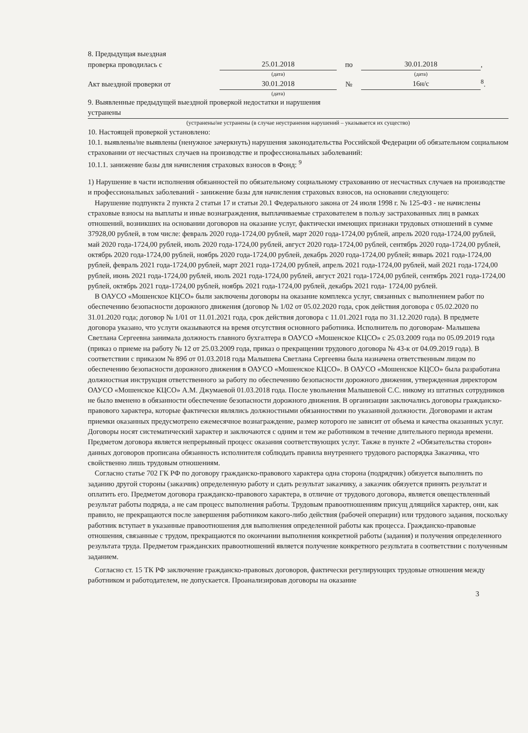8. Предыдущая выездная
проверка проводилась с 25.01.2018 по 30.01.2018,
(дата) (дата)
Акт выездной проверки от 30.01.2018 № 16н/с <sup>8</sup>.
(дата)
9. Выявленные предыдущей выездной проверкой недостатки и нарушения
устранены
(устранены/не устранены (в случае неустранения нарушений – указывается их существо)
10. Настоящей проверкой установлено:
10.1. выявлены/не выявлены (ненужное зачеркнуть) нарушения законодательства Российской Федерации об обязательном социальном страховании от несчастных случаев на производстве и профессиональных заболеваний:
10.1.1. занижение базы для начисления страховых взносов в Фонд: <sup>9</sup>
1) Нарушение в части исполнения обязанностей по обязательному социальному страхованию от несчастных случаев на производстве и профессиональных заболеваний - занижение базы для начисления страховых взносов, на основании следующего:
Нарушение подпункта 2 пункта 2 статьи 17 и статьи 20.1 Федерального закона от 24 июля 1998 г. № 125-ФЗ - не начислены страховые взносы на выплаты и иные вознаграждения, выплачиваемые страхователем в пользу застрахованных лиц в рамках отношений, возникших на основании договоров на оказание услуг, фактически имеющих признаки трудовых отношений в сумме 37928,00 рублей, в том числе: февраль 2020 года-1724,00 рублей, март 2020 года-1724,00 рублей, апрель 2020 года-1724,00 рублей, май 2020 года-1724,00 рублей, июль 2020 года-1724,00 рублей, август 2020 года-1724,00 рублей, сентябрь 2020 года-1724,00 рублей, октябрь 2020 года-1724,00 рублей, ноябрь 2020 года-1724,00 рублей, декабрь 2020 года-1724,00 рублей; январь 2021 года-1724,00 рублей, февраль 2021 года-1724,00 рублей, март 2021 года-1724,00 рублей, апрель 2021 года-1724,00 рублей, май 2021 года-1724,00 рублей, июнь 2021 года-1724,00 рублей, июль 2021 года-1724,00 рублей, август 2021 года-1724,00 рублей, сентябрь 2021 года-1724,00 рублей, октябрь 2021 года-1724,00 рублей, ноябрь 2021 года-1724,00 рублей, декабрь 2021 года- 1724,00 рублей.
В ОАУСО «Мошенское КЦСО» были заключены договоры на оказание комплекса услуг, связанных с выполнением работ по обеспечению безопасности дорожного движения (договор № 1/02 от 05.02.2020 года, срок действия договора с 05.02.2020 по 31.01.2020 года; договор № 1/01 от 11.01.2021 года, срок действия договора с 11.01.2021 года по 31.12.2020 года). В предмете договора указано, что услуги оказываются на время отсутствия основного работника. Исполнитель по договорам- Малышева Светлана Сергеевна занимала должность главного бухгалтера в ОАУСО «Мошенское КЦСО» с 25.03.2009 года по 05.09.2019 года (приказ о приеме на работу № 12 от 25.03.2009 года, приказ о прекращении трудового договора № 43-к от 04.09.2019 года). В соответствии с приказом № 89б от 01.03.2018 года Малышева Светлана Сергеевна была назначена ответственным лицом по обеспечению безопасности дорожного движения в ОАУСО «Мошенское КЦСО». В ОАУСО «Мошенское КЦСО» была разработана должностная инструкция ответственного за работу по обеспечению безопасности дорожного движения, утвержденная директором ОАУСО «Мошенское КЦСО» А.М. Джумаевой 01.03.2018 года. После увольнения Малышевой С.С. никому из штатных сотрудников не было вменено в обязанности обеспечение безопасности дорожного движения. В организации заключались договоры гражданско-правового характера, которые фактически являлись должностными обязанностями по указанной должности. Договорами и актам приемки оказанных предусмотрено ежемесячное вознаграждение, размер которого не зависит от объема и качества оказанных услуг. Договоры носят систематический характер и заключаются с одним и тем же работником в течение длительного периода времени. Предметом договора является непрерывный процесс оказания соответствующих услуг. Также в пункте 2 «Обязательства сторон» данных договоров прописана обязанность исполнителя соблюдать правила внутреннего трудового распорядка Заказчика, что свойственно лишь трудовым отношениям.
Согласно статье 702 ГК РФ по договору гражданско-правового характера одна сторона (подрядчик) обязуется выполнить по заданию другой стороны (заказчик) определенную работу и сдать результат заказчику, а заказчик обязуется принять результат и оплатить его. Предметом договора гражданско-правового характера, в отличие от трудового договора, является овеществленный результат работы подряда, а не сам процесс выполнения работы. Трудовым правоотношениям присущ длящийся характер, они, как правило, не прекращаются после завершения работником какого-либо действия (рабочей операции) или трудового задания, поскольку работник вступает в указанные правоотношения для выполнения определенной работы как процесса. Гражданско-правовые отношения, связанные с трудом, прекращаются по окончании выполнения конкретной работы (задания) и получения определенного результата труда. Предметом гражданских правоотношений является получение конкретного результата в соответствии с полученным заданием.
Согласно ст. 15 ТК РФ заключение гражданско-правовых договоров, фактически регулирующих трудовые отношения между работником и работодателем, не допускается. Проанализировав договоры на оказание
3